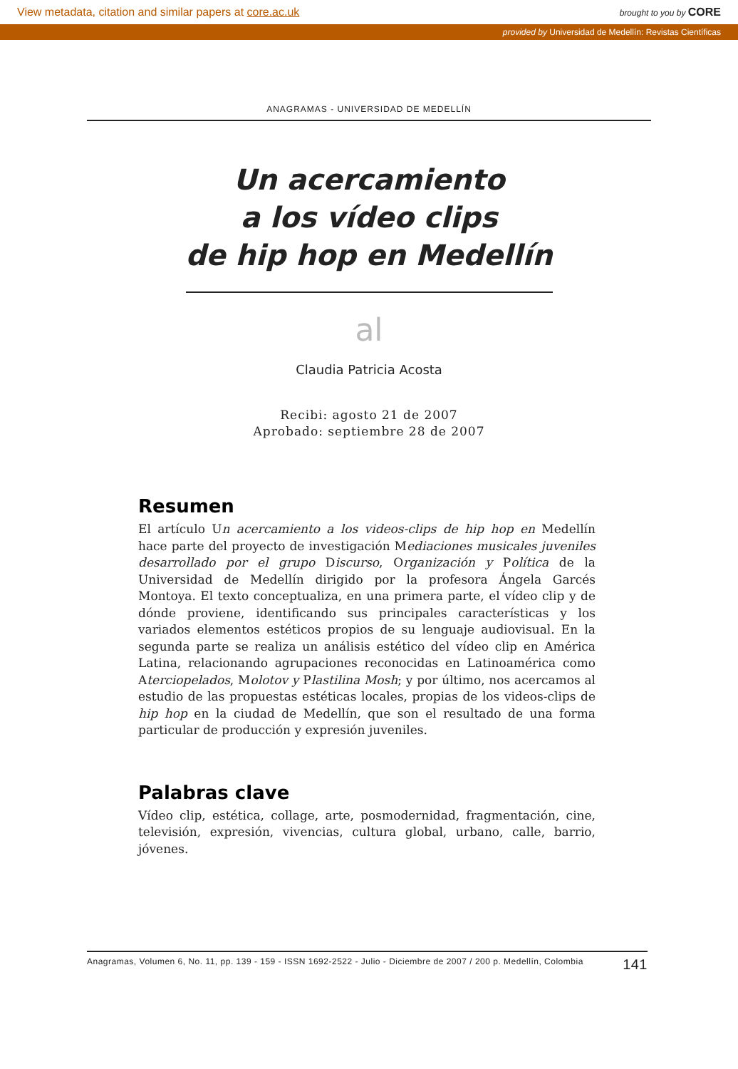View metadata, citation and similar papers at core.ac.uk brought to you by CORE
provided by Universidad de Medellín: Revistas Científicas
ANAGRAMAS - UNIVERSIDAD DE MEDELLÍN
Un acercamiento
a los vídeo clips
de hip hop en Medellín
al
Claudia Patricia Acosta
Recibi: agosto 21 de 2007
Aprobado: septiembre 28 de 2007
Resumen
El artículo Un acercamiento a los videos-clips de hip hop en Medellín hace parte del proyecto de investigación Mediaciones musicales juveniles desarrollado por el grupo Discurso, Organización y Política de la Universidad de Medellín dirigido por la profesora Ángela Garcés Montoya. El texto conceptualiza, en una primera parte, el vídeo clip y de dónde proviene, identificando sus principales características y los variados elementos estéticos propios de su lenguaje audiovisual. En la segunda parte se realiza un análisis estético del vídeo clip en América Latina, relacionando agrupaciones reconocidas en Latinoamérica como Aterciopelados, Molotov y Plastilina Mosh; y por último, nos acercamos al estudio de las propuestas estéticas locales, propias de los videos-clips de hip hop en la ciudad de Medellín, que son el resultado de una forma particular de producción y expresión juveniles.
Palabras clave
Vídeo clip, estética, collage, arte, posmodernidad, fragmentación, cine, televisión, expresión, vivencias, cultura global, urbano, calle, barrio, jóvenes.
Anagramas, Volumen 6, No. 11, pp. 139 - 159 - ISSN 1692-2522 - Julio - Diciembre de 2007 / 200 p. Medellín, Colombia 141